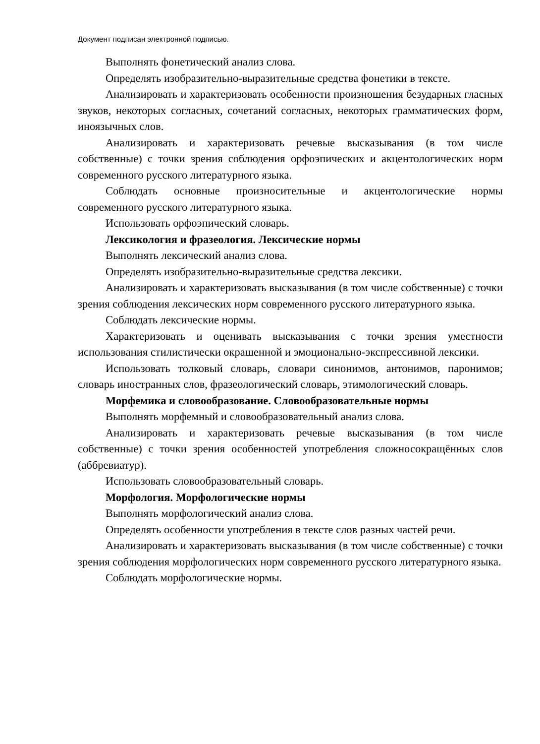Документ подписан электронной подписью.
Выполнять фонетический анализ слова.
Определять изобразительно-выразительные средства фонетики в тексте.
Анализировать и характеризовать особенности произношения безударных гласных звуков, некоторых согласных, сочетаний согласных, некоторых грамматических форм, иноязычных слов.
Анализировать и характеризовать речевые высказывания (в том числе собственные) с точки зрения соблюдения орфоэпических и акцентологических норм современного русского литературного языка.
Соблюдать основные произносительные и акцентологические нормы современного русского литературного языка.
Использовать орфоэпический словарь.
Лексикология и фразеология. Лексические нормы
Выполнять лексический анализ слова.
Определять изобразительно-выразительные средства лексики.
Анализировать и характеризовать высказывания (в том числе собственные) с точки зрения соблюдения лексических норм современного русского литературного языка.
Соблюдать лексические нормы.
Характеризовать и оценивать высказывания с точки зрения уместности использования стилистически окрашенной и эмоционально-экспрессивной лексики.
Использовать толковый словарь, словари синонимов, антонимов, паронимов; словарь иностранных слов, фразеологический словарь, этимологический словарь.
Морфемика и словообразование. Словообразовательные нормы
Выполнять морфемный и словообразовательный анализ слова.
Анализировать и характеризовать речевые высказывания (в том числе собственные) с точки зрения особенностей употребления сложносокращённых слов (аббревиатур).
Использовать словообразовательный словарь.
Морфология. Морфологические нормы
Выполнять морфологический анализ слова.
Определять особенности употребления в тексте слов разных частей речи.
Анализировать и характеризовать высказывания (в том числе собственные) с точки зрения соблюдения морфологических норм современного русского литературного языка.
Соблюдать морфологические нормы.